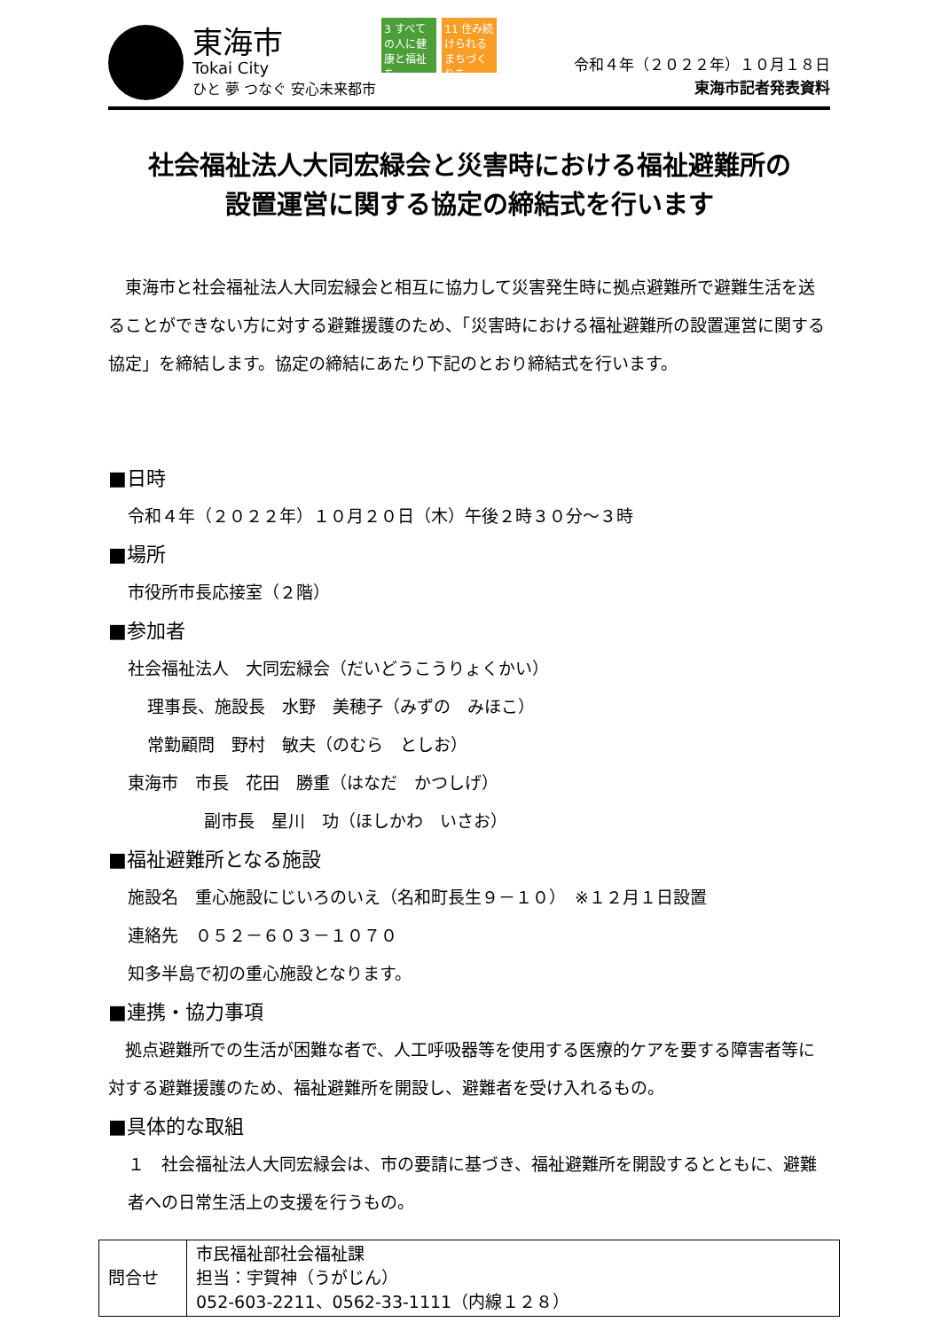東海市
Tokai City
ひと 夢 つなぐ 安心未来都市
3 すべての人に健康と福祉を
11 住み続けられるまちづくりを
令和４年（２０２２年）１０月１８日
東海市記者発表資料
社会福祉法人大同宏緑会と災害時における福祉避難所の
設置運営に関する協定の締結式を行います
　東海市と社会福祉法人大同宏緑会と相互に協力して災害発生時に拠点避難所で避難生活を送ることができない方に対する避難援護のため、「災害時における福祉避難所の設置運営に関する協定」を締結します。協定の締結にあたり下記のとおり締結式を行います。
■日時
令和４年（２０２２年）１０月２０日（木）午後２時３０分～３時
■場所
市役所市長応接室（２階）
■参加者
社会福祉法人　大同宏緑会（だいどうこうりょくかい）
理事長、施設長　水野　美穂子（みずの　みほこ）
常勤顧問　野村　敏夫（のむら　としお）
東海市　市長　花田　勝重（はなだ　かつしげ）
副市長　星川　功（ほしかわ　いさお）
■福祉避難所となる施設
施設名　重心施設にじいろのいえ（名和町長生９－１０）　※１２月１日設置
連絡先　０５２－６０３－１０７０
知多半島で初の重心施設となります。
■連携・協力事項
　拠点避難所での生活が困難な者で、人工呼吸器等を使用する医療的ケアを要する障害者等に対する避難援護のため、福祉避難所を開設し、避難者を受け入れるもの。
■具体的な取組
１　社会福祉法人大同宏緑会は、市の要請に基づき、福祉避難所を開設するとともに、避難者への日常生活上の支援を行うもの。
| 問合せ | 市民福祉部社会福祉課 担当：宇賀神（うがじん） 052-603-2211、0562-33-1111（内線１２８） |